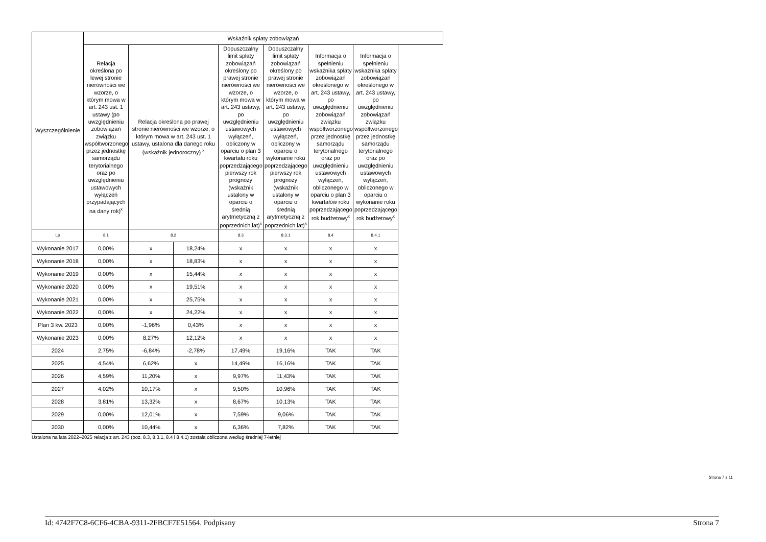| Wyszczególnienie | Wskaźnik spłaty zobowiązań | | | | | | |
| --- | --- | --- | --- | --- | --- | --- | --- |
| | Relacja określona po lewej stronie nierówności we wzorze, o którym mowa w art. 243 ust. 1 ustawy (po uwzględnieniu zobowiązań związku współtworzonego przez jednostkę samorządu terytorialnego oraz po uwzględnieniu ustawowych wyłączeń przypadających na dany rok)<sup>x</sup> | Relacja określona po prawej stronie nierówności we wzorze, o którym mowa w art. 243 ust. 1 ustawy, ustalona dla danego roku (wskaźnik jednoroczny) <sup>x</sup> | | Dopuszczalny limit spłaty zobowiązań określony po prawej stronie nierówności we wzorze, o którym mowa w art. 243 ustawy, po uwzględnieniu ustawowych wyłączeń, obliczony w oparciu o plan 3 kwartału roku poprzedzającego pierwszy rok prognozy (wskaźnik ustalony w oparciu o średnią arytmetyczną z poprzednich lat)<sup>x</sup> | Dopuszczalny limit spłaty zobowiązań określony po prawej stronie nierówności we wzorze, o którym mowa w art. 243 ustawy, po uwzględnieniu ustawowych wyłączeń, obliczony w oparciu o wykonanie roku poprzedzającego pierwszy rok prognozy (wskaźnik ustalony w oparciu o średnią arytmetyczną z poprzednich lat)<sup>x</sup> | Informacja o spełnieniu wskaźnika spłaty zobowiązań określonego w art. 243 ustawy, po uwzględnieniu zobowiązań związku współtworzonego przez jednostkę samorządu terytorialnego oraz po uwzględnieniu ustawowych wyłączeń, obliczonego w oparciu o plan 3 kwartałów roku poprzedzającego rok budżetowy<sup>x</sup> | Informacja o spełnieniu wskaźnika spłaty zobowiązań określonego w art. 243 ustawy, po uwzględnieniu zobowiązań związku współtworzonego przez jednostkę samorządu terytorialnego oraz po uwzględnieniu ustawowych wyłączeń, obliczonego w oparciu o wykonanie roku poprzedzającego rok budżetowy<sup>x</sup> |
| Lp | 8.1 | 8.2 | | 8.3 | 8.3.1 | 8.4 | 8.4.1 |
| Wykonanie 2017 | 0,00% | x | 18,24% | x | x | x | x |
| Wykonanie 2018 | 0,00% | x | 18,83% | x | x | x | x |
| Wykonanie 2019 | 0,00% | x | 15,44% | x | x | x | x |
| Wykonanie 2020 | 0,00% | x | 19,51% | x | x | x | x |
| Wykonanie 2021 | 0,00% | x | 25,75% | x | x | x | x |
| Wykonanie 2022 | 0,00% | x | 24,22% | x | x | x | x |
| Plan 3 kw. 2023 | 0,00% | -1,96% | 0,43% | x | x | x | x |
| Wykonanie 2023 | 0,00% | 8,27% | 12,12% | x | x | x | x |
| 2024 | 2,75% | -6,84% | -2,78% | 17,49% | 19,16% | TAK | TAK |
| 2025 | 4,54% | 6,62% | x | 14,49% | 16,16% | TAK | TAK |
| 2026 | 4,59% | 11,20% | x | 9,97% | 11,43% | TAK | TAK |
| 2027 | 4,02% | 10,17% | x | 9,50% | 10,96% | TAK | TAK |
| 2028 | 3,81% | 13,32% | x | 8,67% | 10,13% | TAK | TAK |
| 2029 | 0,00% | 12,01% | x | 7,59% | 9,06% | TAK | TAK |
| 2030 | 0,00% | 10,44% | x | 6,36% | 7,82% | TAK | TAK |
Ustalona na lata 2022–2025 relacja z art. 243 (poz. 8.3, 8.3.1, 8.4 i 8.4.1) została obliczona według średniej 7-letniej
Strona 7 z 11
Id: 4742F7C8-6CF6-4CBA-9311-2FBCF7E51564. Podpisany Strona 7